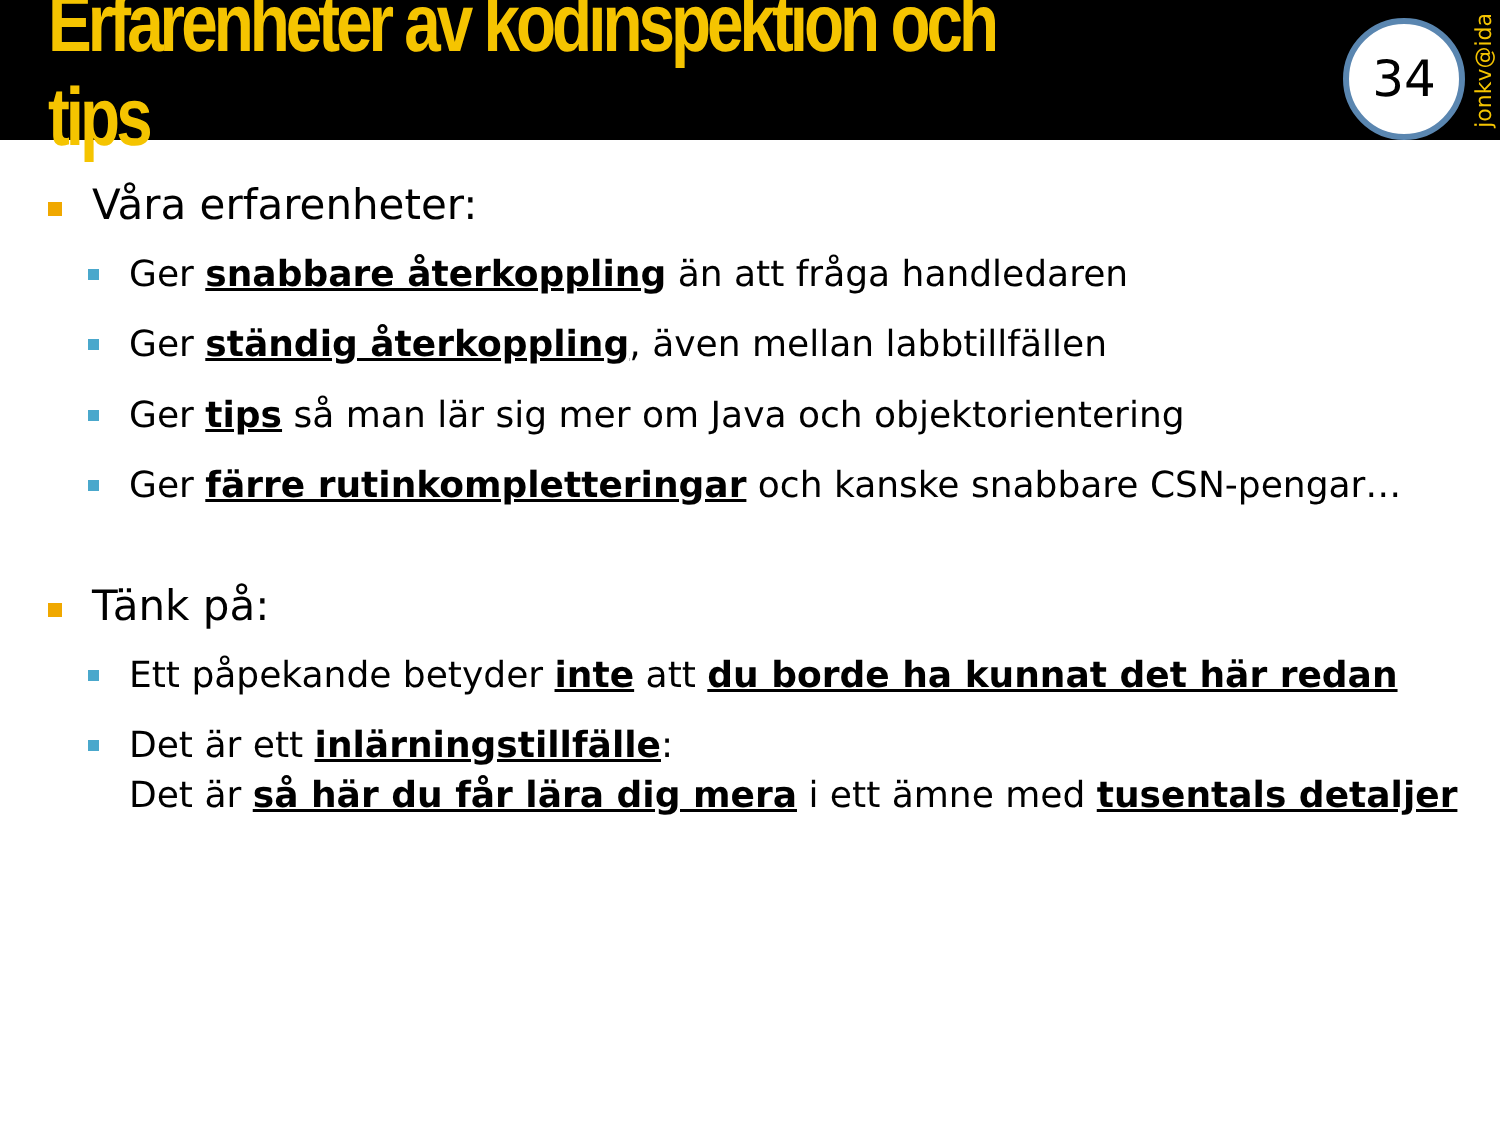Erfarenheter av kodinspektion och tips
34
jonkv@ida
Våra erfarenheter:
Ger snabbare återkoppling än att fråga handledaren
Ger ständig återkoppling, även mellan labbtillfällen
Ger tips så man lär sig mer om Java och objektorientering
Ger färre rutinkompletteringar och kanske snabbare CSN-pengar…
Tänk på:
Ett påpekande betyder inte att du borde ha kunnat det här redan
Det är ett inlärningstillfälle:
Det är så här du får lära dig mera i ett ämne med tusentals detaljer